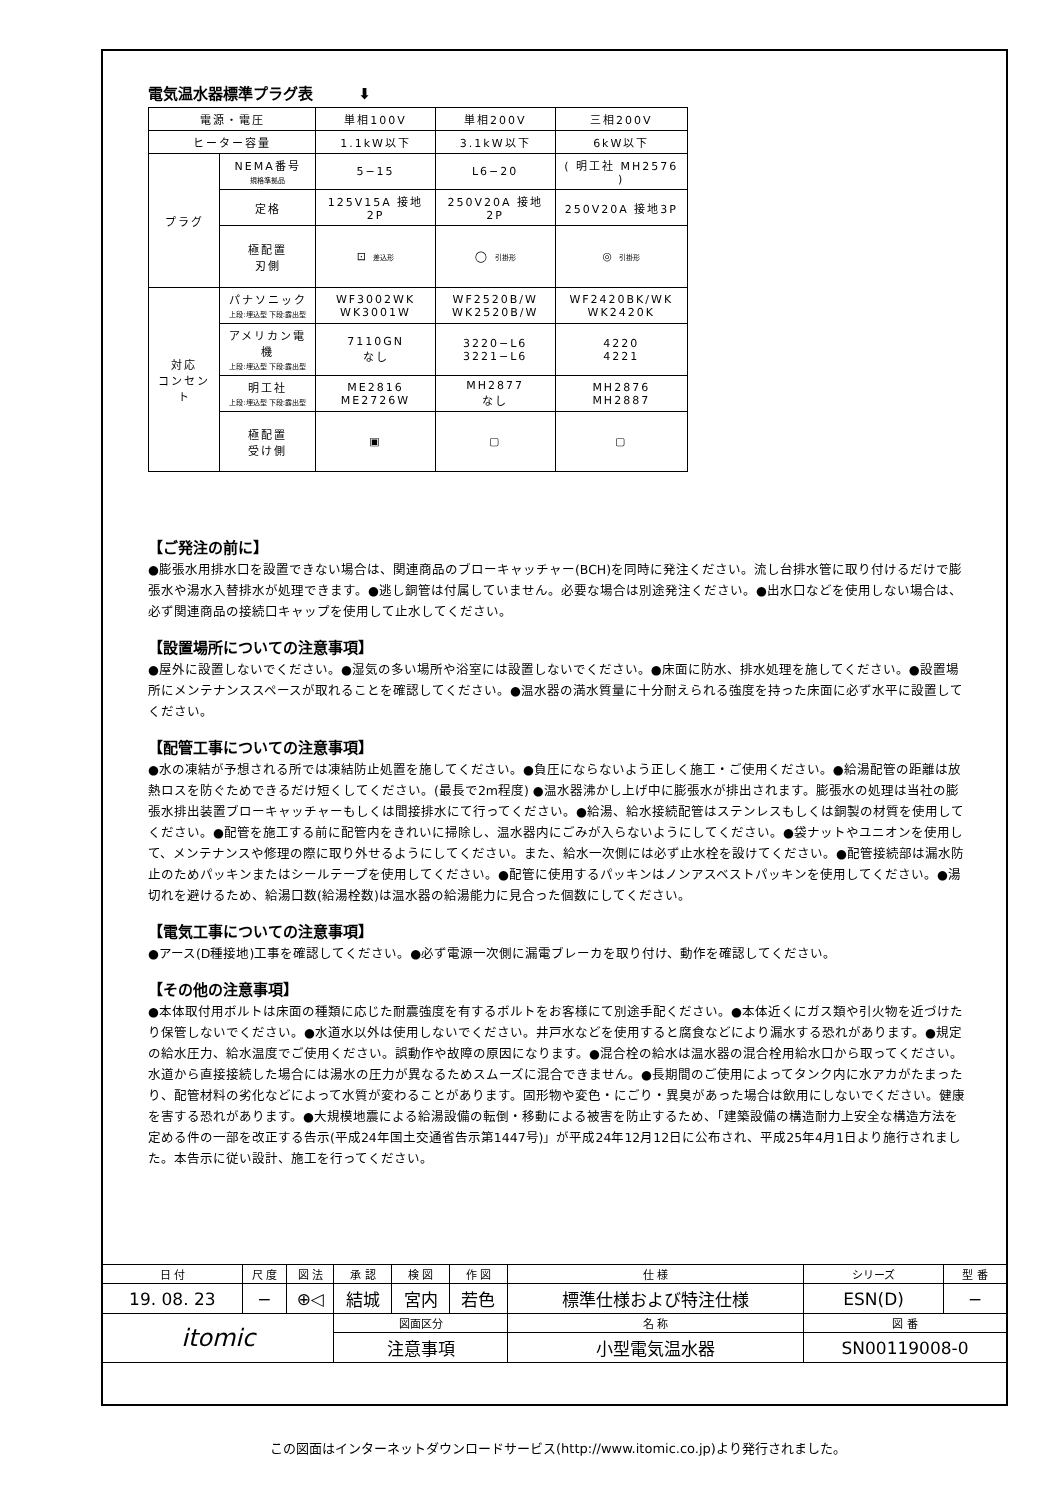電気温水器標準プラグ表 ⬇
| 電源・電圧 | | 単相100V | 単相200V | 三相200V |
| ヒーター容量 | | 1.1kW以下 | 3.1kW以下 | 6kW以下 |
| プラグ | NEMA番号 規格準拠品 | 5−15 | L6−20 | ( 明工社 MH2576 ) |
| | 定格 | 125V15A 接地2P | 250V20A 接地2P | 250V20A 接地3P |
| | 極配置 刃側 | ⊡ 差込形 | ◯ 引掛形 | ◎ 引掛形 |
| 対応 コンセント | パナソニック 上段:埋込型 下段:露出型 | WF3002WK WK3001W | WF2520B/W WK2520B/W | WF2420BK/WK WK2420K |
| | アメリカン電機 上段:埋込型 下段:露出型 | 7110GN なし | 3220−L6 3221−L6 | 4220 4221 |
| | 明工社 上段:埋込型 下段:露出型 | ME2816 ME2726W | MH2877 なし | MH2876 MH2887 |
| | 極配置 受け側 | ▣ | ▢ | ▢ |
【ご発注の前に】
●膨張水用排水口を設置できない場合は、関連商品のブローキャッチャー(BCH)を同時に発注ください。流し台排水管に取り付けるだけで膨張水や湯水入替排水が処理できます。●逃し銅管は付属していません。必要な場合は別途発注ください。●出水口などを使用しない場合は、必ず関連商品の接続口キャップを使用して止水してください。
【設置場所についての注意事項】
●屋外に設置しないでください。●湿気の多い場所や浴室には設置しないでください。●床面に防水、排水処理を施してください。●設置場所にメンテナンススペースが取れることを確認してください。●温水器の満水質量に十分耐えられる強度を持った床面に必ず水平に設置してください。
【配管工事についての注意事項】
●水の凍結が予想される所では凍結防止処置を施してください。●負圧にならないよう正しく施工・ご使用ください。●給湯配管の距離は放熱ロスを防ぐためできるだけ短くしてください。(最長で2m程度) ●温水器沸かし上げ中に膨張水が排出されます。膨張水の処理は当社の膨張水排出装置ブローキャッチャーもしくは間接排水にて行ってください。●給湯、給水接続配管はステンレスもしくは銅製の材質を使用してください。●配管を施工する前に配管内をきれいに掃除し、温水器内にごみが入らないようにしてください。●袋ナットやユニオンを使用して、メンテナンスや修理の際に取り外せるようにしてください。また、給水一次側には必ず止水栓を設けてください。●配管接続部は漏水防止のためパッキンまたはシールテープを使用してください。●配管に使用するパッキンはノンアスベストパッキンを使用してください。●湯切れを避けるため、給湯口数(給湯栓数)は温水器の給湯能力に見合った個数にしてください。
【電気工事についての注意事項】
●アース(D種接地)工事を確認してください。●必ず電源一次側に漏電ブレーカを取り付け、動作を確認してください。
【その他の注意事項】
●本体取付用ボルトは床面の種類に応じた耐震強度を有するボルトをお客様にて別途手配ください。●本体近くにガス類や引火物を近づけたり保管しないでください。●水道水以外は使用しないでください。井戸水などを使用すると腐食などにより漏水する恐れがあります。●規定の給水圧力、給水温度でご使用ください。誤動作や故障の原因になります。●混合栓の給水は温水器の混合栓用給水口から取ってください。水道から直接接続した場合には湯水の圧力が異なるためスムーズに混合できません。●長期間のご使用によってタンク内に水アカがたまったり、配管材料の劣化などによって水質が変わることがあります。固形物や変色・にごり・異臭があった場合は飲用にしないでください。健康を害する恐れがあります。●大規模地震による給湯設備の転倒・移動による被害を防止するため、「建築設備の構造耐力上安全な構造方法を定める件の一部を改正する告示(平成24年国土交通省告示第1447号)」が平成24年12月12日に公布され、平成25年4月1日より施行されました。本告示に従い設計、施工を行ってください。
| 日 付 | 尺 度 | 図 法 | 承 認 | 検 図 | 作 図 | 仕 様 | シリーズ | 型 番 |
| 19. 08. 23 | − | ⊕◁ | 結城 | 宮内 | 若色 | 標準仕様および特注仕様 | ESN(D) | − |
| itomic | | | 図面区分 | | | 名 称 | 図 番 | |
| | | | 注意事項 | | | 小型電気温水器 | SN00119008-0 | |
この図面はインターネットダウンロードサービス(http://www.itomic.co.jp)より発行されました。